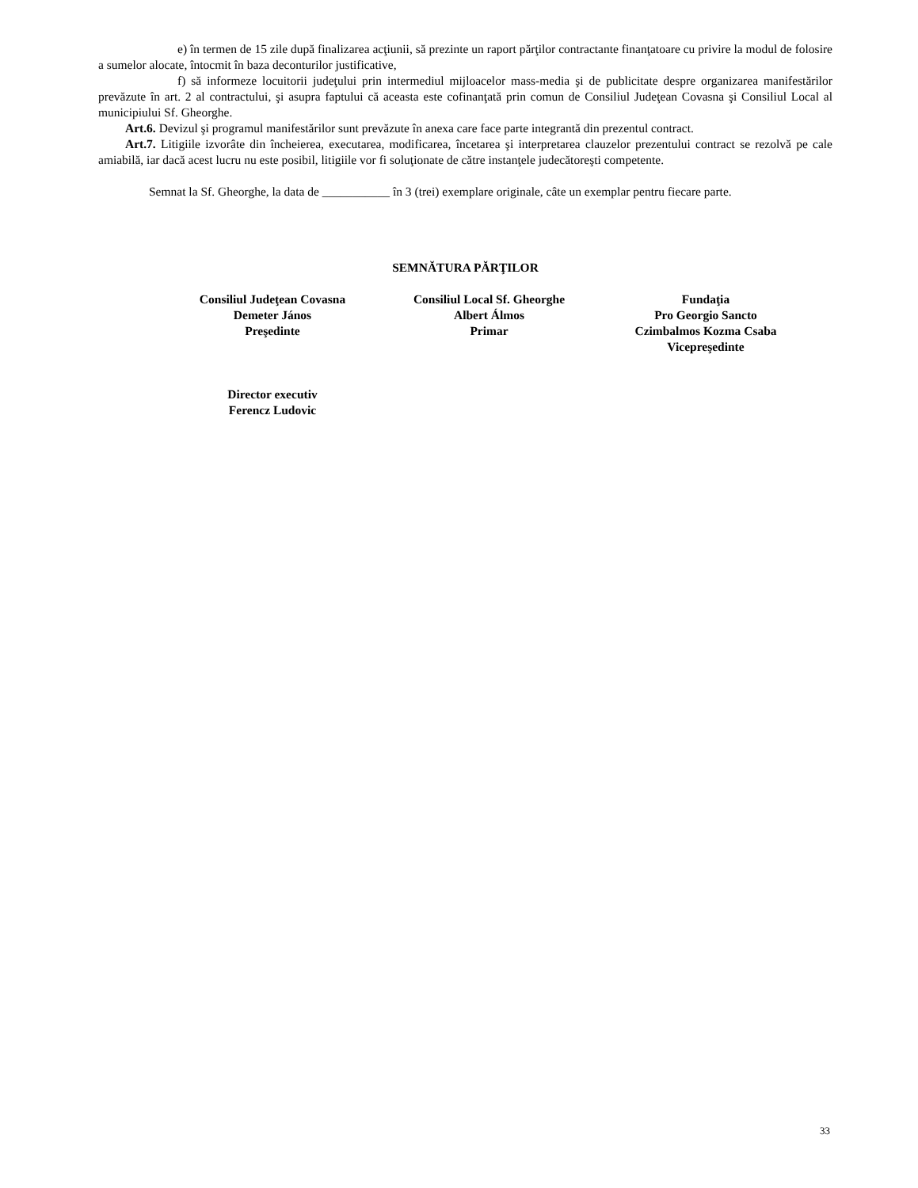e) în termen de 15 zile după finalizarea acţiunii, să prezinte un raport părţilor contractante finanţatoare cu privire la modul de folosire a sumelor alocate, întocmit în baza deconturilor justificative,
f) să informeze locuitorii judeţului prin intermediul mijloacelor mass-media şi de publicitate despre organizarea manifestărilor prevăzute în art. 2 al contractului, şi asupra faptului că aceasta este cofinanţată prin comun de Consiliul Judeţean Covasna şi Consiliul Local al municipiului Sf. Gheorghe.
Art.6. Devizul şi programul manifestărilor sunt prevăzute în anexa care face parte integrantă din prezentul contract.
Art.7. Litigiile izvorâte din încheierea, executarea, modificarea, încetarea şi interpretarea clauzelor prezentului contract se rezolvă pe cale amiabilă, iar dacă acest lucru nu este posibil, litigiile vor fi soluţionate de către instanţele judecătoreşti competente.
Semnat la Sf. Gheorghe, la data de ___________ în 3 (trei) exemplare originale, câte un exemplar pentru fiecare parte.
SEMNĂTURA PĂRŢILOR
Consiliul Judeţean Covasna
Demeter János
Preşedinte
Consiliul Local Sf. Gheorghe
Albert Álmos
Primar
Fundaţia
Pro Georgio Sancto
Czimbalmos Kozma Csaba
Vicepreşedinte
Director executiv
Ferencz Ludovic
33